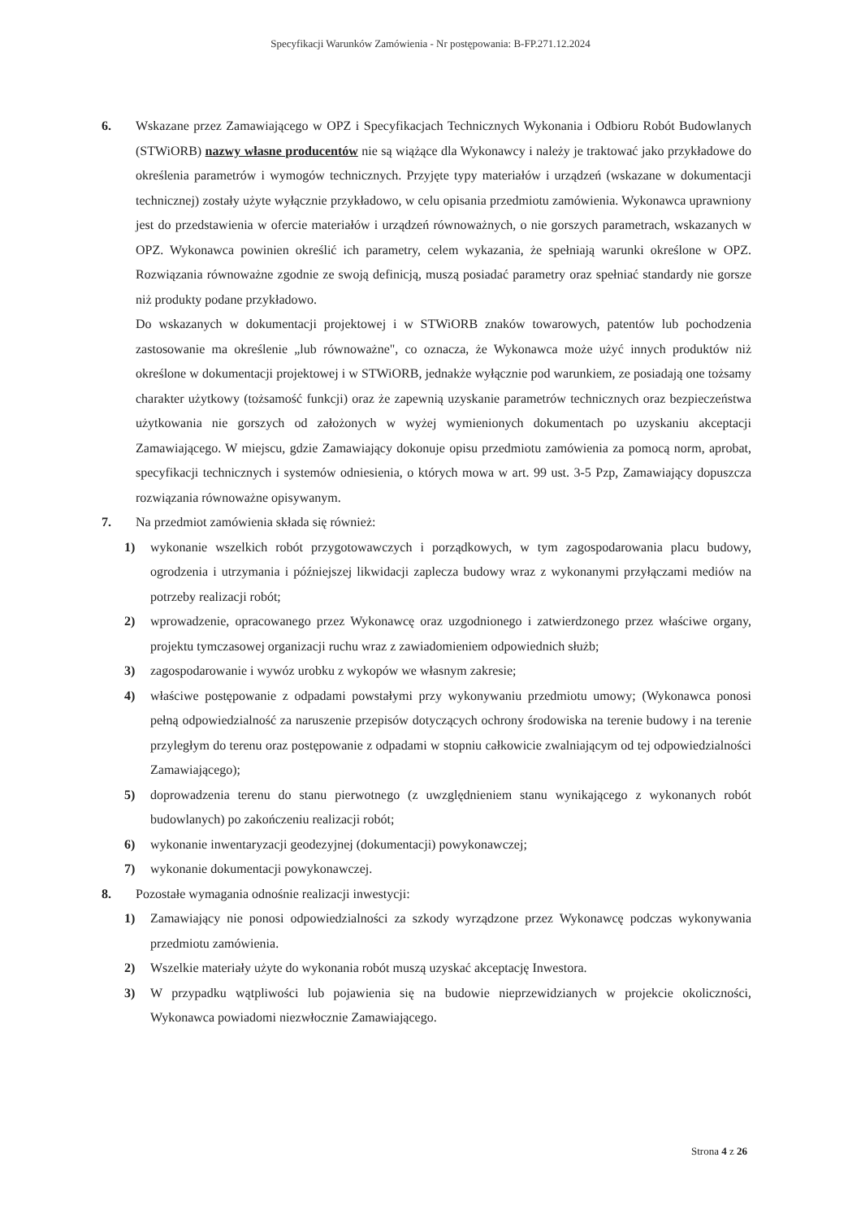Specyfikacji Warunków Zamówienia - Nr postępowania: B-FP.271.12.2024
6. Wskazane przez Zamawiającego w OPZ i Specyfikacjach Technicznych Wykonania i Odbioru Robót Budowlanych (STWiORB) nazwy własne producentów nie są wiążące dla Wykonawcy i należy je traktować jako przykładowe do określenia parametrów i wymogów technicznych. Przyjęte typy materiałów i urządzeń (wskazane w dokumentacji technicznej) zostały użyte wyłącznie przykładowo, w celu opisania przedmiotu zamówienia. Wykonawca uprawniony jest do przedstawienia w ofercie materiałów i urządzeń równoważnych, o nie gorszych parametrach, wskazanych w OPZ. Wykonawca powinien określić ich parametry, celem wykazania, że spełniają warunki określone w OPZ. Rozwiązania równoważne zgodnie ze swoją definicją, muszą posiadać parametry oraz spełniać standardy nie gorsze niż produkty podane przykładowo.
Do wskazanych w dokumentacji projektowej i w STWiORB znaków towarowych, patentów lub pochodzenia zastosowanie ma określenie „lub równoważne", co oznacza, że Wykonawca może użyć innych produktów niż określone w dokumentacji projektowej i w STWiORB, jednakże wyłącznie pod warunkiem, ze posiadają one tożsamy charakter użytkowy (tożsamość funkcji) oraz że zapewnią uzyskanie parametrów technicznych oraz bezpieczeństwa użytkowania nie gorszych od założonych w wyżej wymienionych dokumentach po uzyskaniu akceptacji Zamawiającego. W miejscu, gdzie Zamawiający dokonuje opisu przedmiotu zamówienia za pomocą norm, aprobat, specyfikacji technicznych i systemów odniesienia, o których mowa w art. 99 ust. 3-5 Pzp, Zamawiający dopuszcza rozwiązania równoważne opisywanym.
7. Na przedmiot zamówienia składa się również:
1) wykonanie wszelkich robót przygotowawczych i porządkowych, w tym zagospodarowania placu budowy, ogrodzenia i utrzymania i późniejszej likwidacji zaplecza budowy wraz z wykonanymi przyłączami mediów na potrzeby realizacji robót;
2) wprowadzenie, opracowanego przez Wykonawcę oraz uzgodnionego i zatwierdzonego przez właściwe organy, projektu tymczasowej organizacji ruchu wraz z zawiadomieniem odpowiednich służb;
3) zagospodarowanie i wywóz urobku z wykopów we własnym zakresie;
4) właściwe postępowanie z odpadami powstałymi przy wykonywaniu przedmiotu umowy; (Wykonawca ponosi pełną odpowiedzialność za naruszenie przepisów dotyczących ochrony środowiska na terenie budowy i na terenie przyległym do terenu oraz postępowanie z odpadami w stopniu całkowicie zwalniającym od tej odpowiedzialności Zamawiającego);
5) doprowadzenia terenu do stanu pierwotnego (z uwzględnieniem stanu wynikającego z wykonanych robót budowlanych) po zakończeniu realizacji robót;
6) wykonanie inwentaryzacji geodezyjnej (dokumentacji) powykonawczej;
7) wykonanie dokumentacji powykonawczej.
8. Pozostałe wymagania odnośnie realizacji inwestycji:
1) Zamawiający nie ponosi odpowiedzialności za szkody wyrządzone przez Wykonawcę podczas wykonywania przedmiotu zamówienia.
2) Wszelkie materiały użyte do wykonania robót muszą uzyskać akceptację Inwestora.
3) W przypadku wątpliwości lub pojawienia się na budowie nieprzewidzianych w projekcie okoliczności, Wykonawca powiadomi niezwłocznie Zamawiającego.
Strona 4 z 26